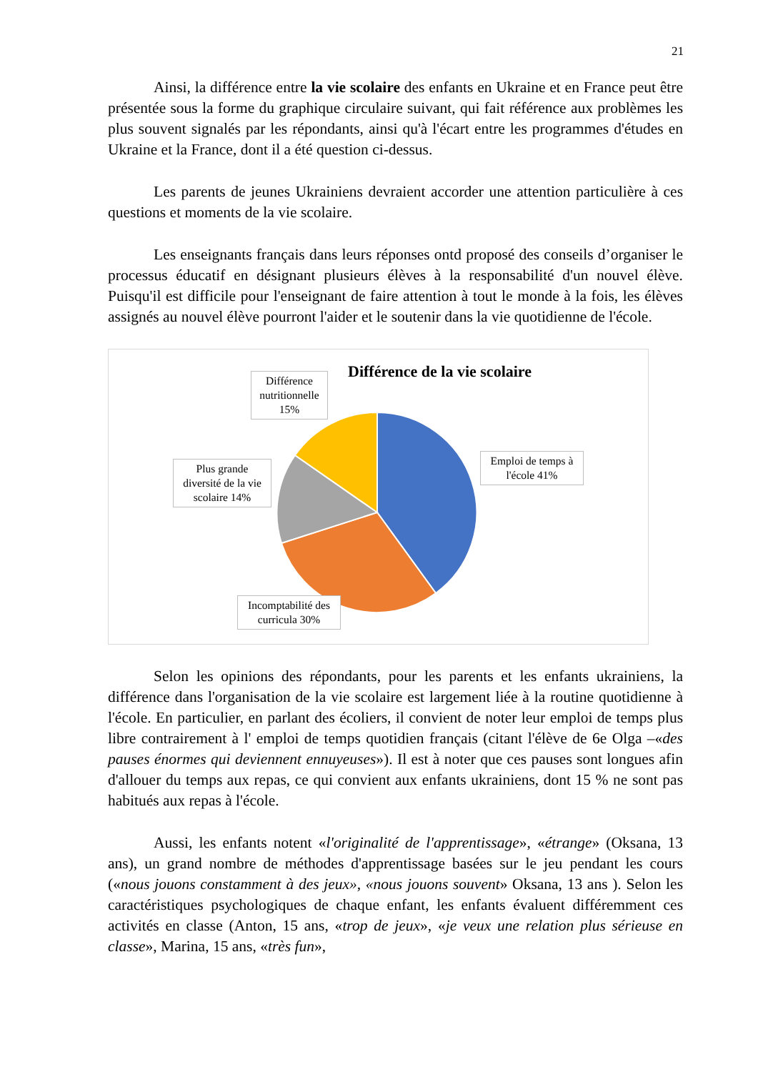21
Ainsi, la différence entre la vie scolaire des enfants en Ukraine et en France peut être présentée sous la forme du graphique circulaire suivant, qui fait référence aux problèmes les plus souvent signalés par les répondants, ainsi qu'à l'écart entre les programmes d'études en Ukraine et la France, dont il a été question ci-dessus.
Les parents de jeunes Ukrainiens devraient accorder une attention particulière à ces questions et moments de la vie scolaire.
Les enseignants français dans leurs réponses ontd proposé des conseils d’organiser le processus éducatif en désignant plusieurs élèves à la responsabilité d'un nouvel élève. Puisqu'il est difficile pour l'enseignant de faire attention à tout le monde à la fois, les élèves assignés au nouvel élève pourront l'aider et le soutenir dans la vie quotidienne de l'école.
Différence de la vie scolaire
Différence nutritionnelle 15%
Plus grande diversité de la vie scolaire 14%
Emploi de temps à l'école 41%
Incomptabilité des curricula 30%
Selon les opinions des répondants, pour les parents et les enfants ukrainiens, la différence dans l'organisation de la vie scolaire est largement liée à la routine quotidienne à l'école. En particulier, en parlant des écoliers, il convient de noter leur emploi de temps plus libre contrairement à l' emploi de temps quotidien français (citant l'élève de 6e Olga –«des pauses énormes qui deviennent ennuyeuses»). Il est à noter que ces pauses sont longues afin d'allouer du temps aux repas, ce qui convient aux enfants ukrainiens, dont 15 % ne sont pas habitués aux repas à l'école.
Aussi, les enfants notent «l'originalité de l'apprentissage», «étrange» (Oksana, 13 ans), un grand nombre de méthodes d'apprentissage basées sur le jeu pendant les cours («nous jouons constamment à des jeux», «nous jouons souvent» Oksana, 13 ans ). Selon les caractéristiques psychologiques de chaque enfant, les enfants évaluent différemment ces activités en classe (Anton, 15 ans, «trop de jeux», «je veux une relation plus sérieuse en classe», Marina, 15 ans, «très fun»,